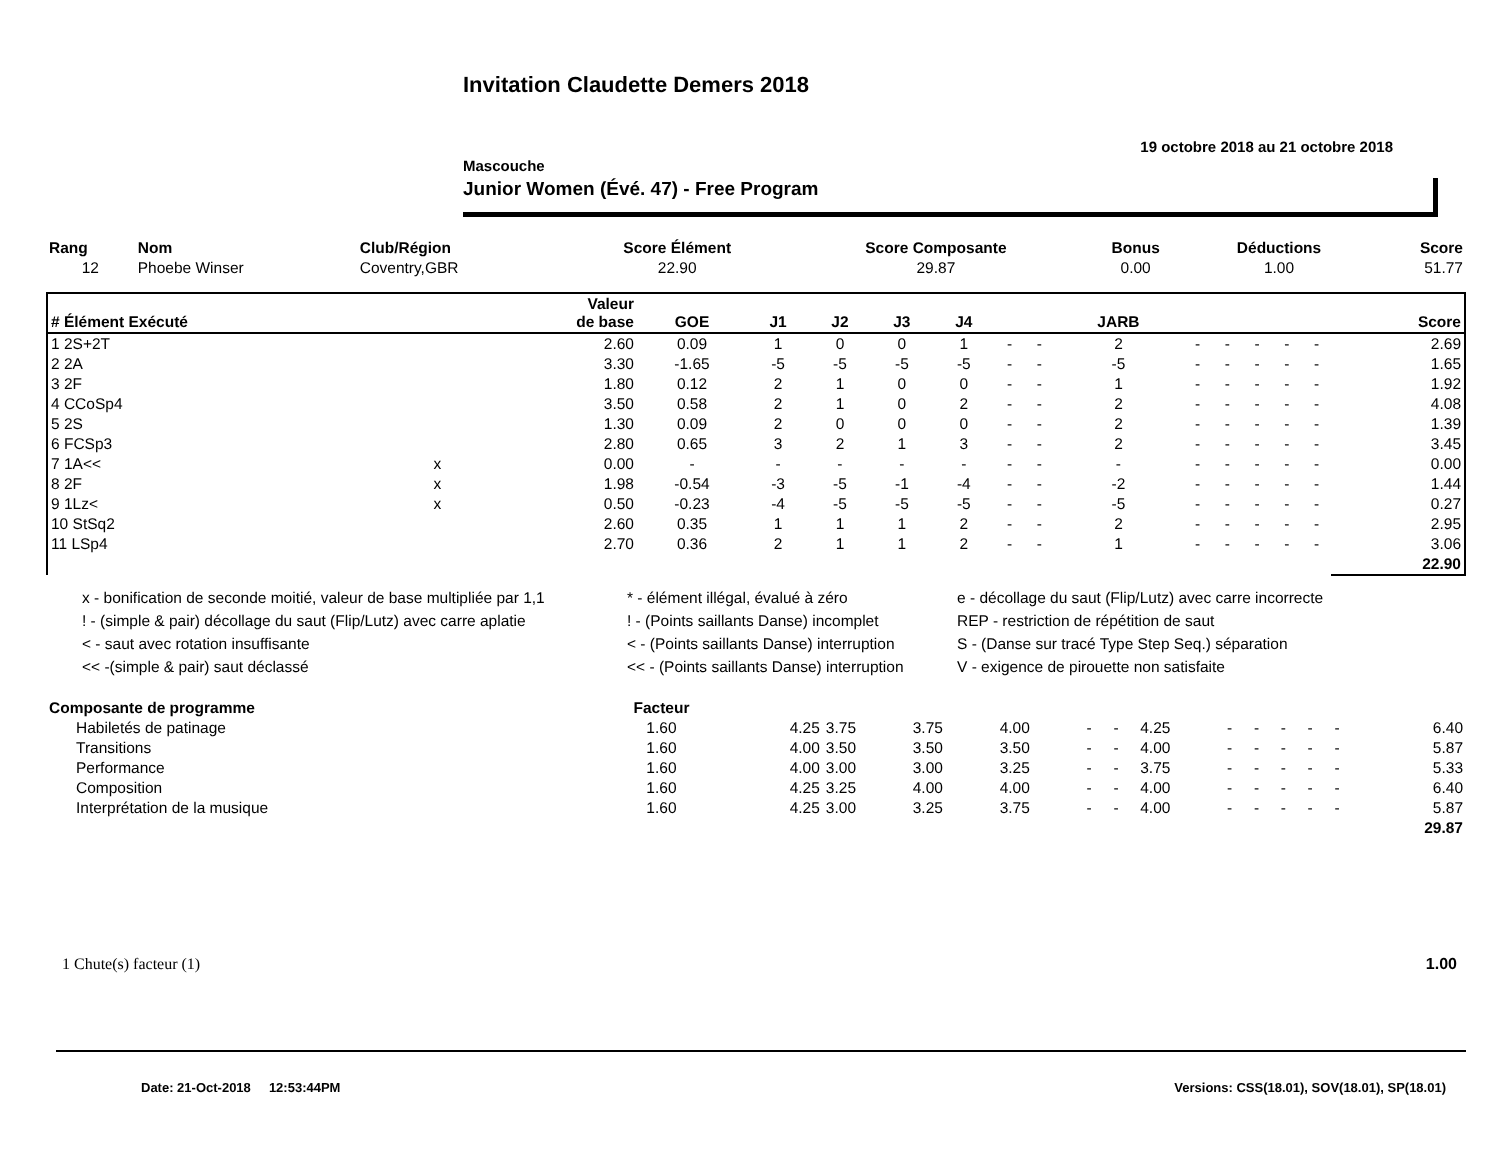Invitation Claudette Demers 2018
19 octobre 2018 au 21 octobre 2018
Mascouche
Junior Women (Évé. 47) - Free Program
| Rang | Nom | Club/Région | Score Élément | Score Composante | Bonus | Déductions | Score |
| --- | --- | --- | --- | --- | --- | --- | --- |
| 12 | Phoebe Winser | Coventry,GBR | 22.90 | 29.87 | 0.00 | 1.00 | 51.77 |
| # Élément Exécuté | | Valeur de base | GOE | J1 | J2 | J3 | J4 | | | JARB | | | | | | Score |
| --- | --- | --- | --- | --- | --- | --- | --- | --- | --- | --- | --- | --- | --- | --- | --- | --- |
| 1 2S+2T | | 2.60 | 0.09 | 1 | 0 | 0 | 1 | - | - | 2 | - | - | - | - | - | 2.69 |
| 2 2A | | 3.30 | -1.65 | -5 | -5 | -5 | -5 | - | - | -5 | - | - | - | - | - | 1.65 |
| 3 2F | | 1.80 | 0.12 | 2 | 1 | 0 | 0 | - | - | 1 | - | - | - | - | - | 1.92 |
| 4 CCoSp4 | | 3.50 | 0.58 | 2 | 1 | 0 | 2 | - | - | 2 | - | - | - | - | - | 4.08 |
| 5 2S | | 1.30 | 0.09 | 2 | 0 | 0 | 0 | - | - | 2 | - | - | - | - | - | 1.39 |
| 6 FCSp3 | | 2.80 | 0.65 | 3 | 2 | 1 | 3 | - | - | 2 | - | - | - | - | - | 3.45 |
| 7 1A<< | x | 0.00 | - | - | - | - | - | - | - | - | - | - | - | - | - | 0.00 |
| 8 2F | x | 1.98 | -0.54 | -3 | -5 | -1 | -4 | - | - | -2 | - | - | - | - | - | 1.44 |
| 9 1Lz< | x | 0.50 | -0.23 | -4 | -5 | -5 | -5 | - | - | -5 | - | - | - | - | - | 0.27 |
| 10 StSq2 | | 2.60 | 0.35 | 1 | 1 | 1 | 2 | - | - | 2 | - | - | - | - | - | 2.95 |
| 11 LSp4 | | 2.70 | 0.36 | 2 | 1 | 1 | 2 | - | - | 1 | - | - | - | - | - | 3.06 |
| | | | | | | | | | | | | | | | | 22.90 |
x - bonification de seconde moitié, valeur de base multipliée par 1,1
! - (simple & pair) décollage du saut (Flip/Lutz) avec carre aplatie
< - saut avec rotation insuffisante
<< -(simple & pair) saut déclassé
* - élément illégal, évalué à zéro
! - (Points saillants Danse) incomplet
< - (Points saillants Danse) interruption
<< - (Points saillants Danse) interruption
e - décollage du saut (Flip/Lutz) avec carre incorrecte
REP - restriction de répétition de saut
S - (Danse sur tracé Type Step Seq.) séparation
V - exigence de pirouette non satisfaite
| Composante de programme | Facteur | | | | | | | | | | | | | |
| --- | --- | --- | --- | --- | --- | --- | --- | --- | --- | --- | --- | --- | --- | --- |
| Habiletés de patinage | 1.60 | 4.25 | 3.75 | 3.75 | 4.00 | - | - | 4.25 | - | - | - | - | - | 6.40 |
| Transitions | 1.60 | 4.00 | 3.50 | 3.50 | 3.50 | - | - | 4.00 | - | - | - | - | - | 5.87 |
| Performance | 1.60 | 4.00 | 3.00 | 3.00 | 3.25 | - | - | 3.75 | - | - | - | - | - | 5.33 |
| Composition | 1.60 | 4.25 | 3.25 | 4.00 | 4.00 | - | - | 4.00 | - | - | - | - | - | 6.40 |
| Interprétation de la musique | 1.60 | 4.25 | 3.00 | 3.25 | 3.75 | - | - | 4.00 | - | - | - | - | - | 5.87 |
| | | | | | | | | | | | | | | 29.87 |
1 Chute(s) facteur (1) 1.00
Date: 21-Oct-2018 12:53:44PM Versions: CSS(18.01), SOV(18.01), SP(18.01)